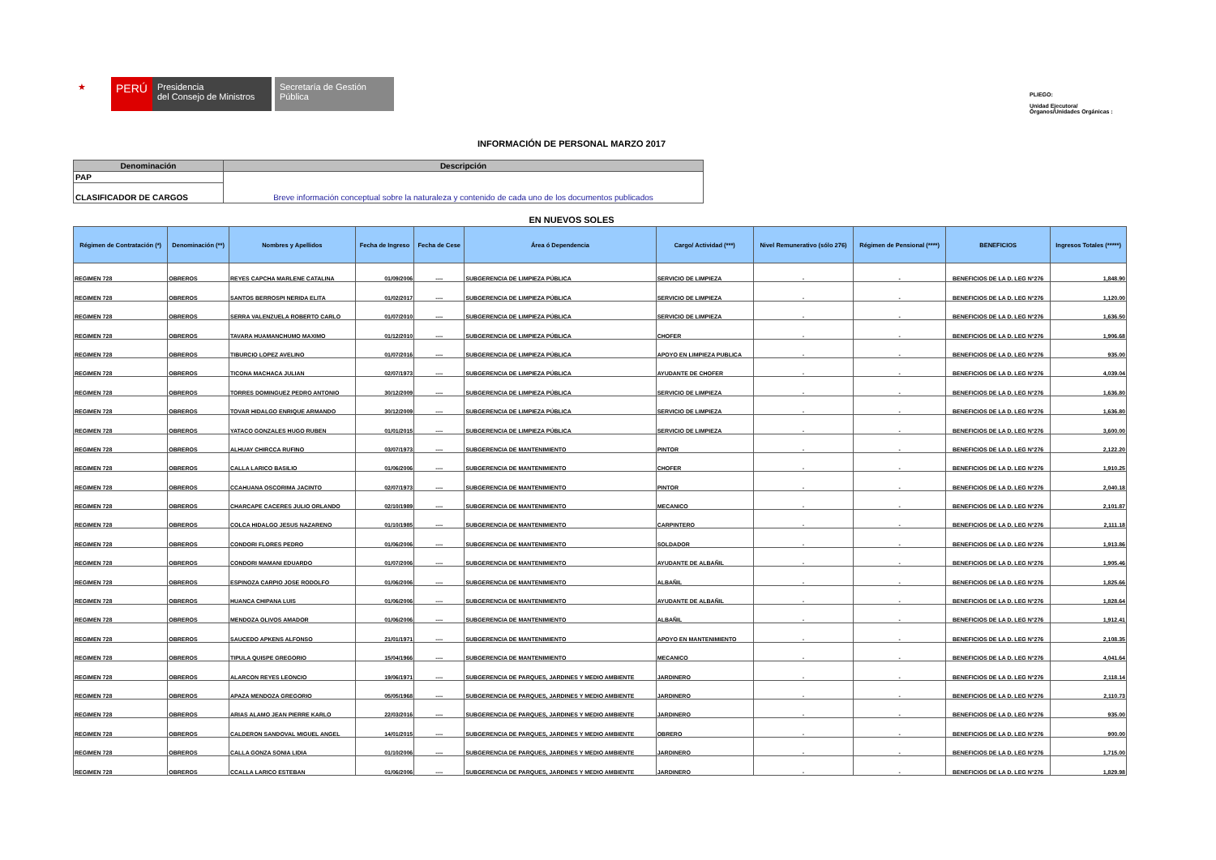★
PERÚ
Presidencia
del Consejo de Ministros
Secretaría de Gestión
Pública
PLIEGO:
Unidad Ejecutora/
Órganos/Unidades Orgánicas :
INFORMACIÓN DE PERSONAL MARZO 2017
| Denominación | Descripción |
| --- | --- |
| PAP | Breve información conceptual sobre la naturaleza y contenido de cada uno de los documentos publicados |
| CLASIFICADOR DE CARGOS | |
EN NUEVOS SOLES
| Régimen de Contratación (*) | Denominación (**) | Nombres y Apellidos | Fecha de Ingreso | Fecha de Cese | Área ó Dependencia | Cargo/ Actividad (***) | Nivel Remunerativo (sólo 276) | Régimen de Pensional (****) | BENEFICIOS | Ingresos Totales (*****) |
| --- | --- | --- | --- | --- | --- | --- | --- | --- | --- | --- |
| REGIMEN 728 | OBREROS | REYES CAPCHA MARLENE CATALINA | 01/09/2006 | ---- | SUBGERENCIA DE LIMPIEZA PÚBLICA | SERVICIO DE LIMPIEZA | - | - | BENEFICIOS DE LA D. LEG N°276 | 1,848.90 |
| REGIMEN 728 | OBREROS | SANTOS BERROSPI NERIDA ELITA | 01/02/2017 | ---- | SUBGERENCIA DE LIMPIEZA PÚBLICA | SERVICIO DE LIMPIEZA | - | - | BENEFICIOS DE LA D. LEG N°276 | 1,120.00 |
| REGIMEN 728 | OBREROS | SERRA VALENZUELA ROBERTO CARLO | 01/07/2010 | ---- | SUBGERENCIA DE LIMPIEZA PÚBLICA | SERVICIO DE LIMPIEZA | - | - | BENEFICIOS DE LA D. LEG N°276 | 1,636.50 |
| REGIMEN 728 | OBREROS | TAVARA HUAMANCHUMO MAXIMO | 01/12/2010 | ---- | SUBGERENCIA DE LIMPIEZA PÚBLICA | CHOFER | - | - | BENEFICIOS DE LA D. LEG N°276 | 1,906.68 |
| REGIMEN 728 | OBREROS | TIBURCIO LOPEZ AVELINO | 01/07/2016 | ---- | SUBGERENCIA DE LIMPIEZA PÚBLICA | APOYO EN LIMPIEZA PUBLICA | - | - | BENEFICIOS DE LA D. LEG N°276 | 935.00 |
| REGIMEN 728 | OBREROS | TICONA MACHACA JULIAN | 02/07/1973 | ---- | SUBGERENCIA DE LIMPIEZA PÚBLICA | AYUDANTE DE CHOFER | - | - | BENEFICIOS DE LA D. LEG N°276 | 4,039.04 |
| REGIMEN 728 | OBREROS | TORRES DOMINGUEZ PEDRO ANTONIO | 30/12/2009 | ---- | SUBGERENCIA DE LIMPIEZA PÚBLICA | SERVICIO DE LIMPIEZA | - | - | BENEFICIOS DE LA D. LEG N°276 | 1,636.80 |
| REGIMEN 728 | OBREROS | TOVAR HIDALGO ENRIQUE ARMANDO | 30/12/2009 | ---- | SUBGERENCIA DE LIMPIEZA PÚBLICA | SERVICIO DE LIMPIEZA | - | - | BENEFICIOS DE LA D. LEG N°276 | 1,636.80 |
| REGIMEN 728 | OBREROS | YATACO GONZALES HUGO RUBEN | 01/01/2015 | ---- | SUBGERENCIA DE LIMPIEZA PÚBLICA | SERVICIO DE LIMPIEZA | - | - | BENEFICIOS DE LA D. LEG N°276 | 3,600.00 |
| REGIMEN 728 | OBREROS | ALHUAY CHIRCCA RUFINO | 03/07/1973 | ---- | SUBGERENCIA DE MANTENIMIENTO | PINTOR | - | - | BENEFICIOS DE LA D. LEG N°276 | 2,122.20 |
| REGIMEN 728 | OBREROS | CALLA LARICO BASILIO | 01/06/2006 | ---- | SUBGERENCIA DE MANTENIMIENTO | CHOFER | - | - | BENEFICIOS DE LA D. LEG N°276 | 1,910.25 |
| REGIMEN 728 | OBREROS | CCAHUANA OSCORIMA JACINTO | 02/07/1973 | ---- | SUBGERENCIA DE MANTENIMIENTO | PINTOR | - | - | BENEFICIOS DE LA D. LEG N°276 | 2,040.18 |
| REGIMEN 728 | OBREROS | CHARCAPE CACERES JULIO ORLANDO | 02/10/1989 | ---- | SUBGERENCIA DE MANTENIMIENTO | MECANICO | - | - | BENEFICIOS DE LA D. LEG N°276 | 2,101.87 |
| REGIMEN 728 | OBREROS | COLCA HIDALGO JESUS NAZARENO | 01/10/1985 | ---- | SUBGERENCIA DE MANTENIMIENTO | CARPINTERO | - | - | BENEFICIOS DE LA D. LEG N°276 | 2,111.18 |
| REGIMEN 728 | OBREROS | CONDORI FLORES PEDRO | 01/06/2006 | ---- | SUBGERENCIA DE MANTENIMIENTO | SOLDADOR | - | - | BENEFICIOS DE LA D. LEG N°276 | 1,913.86 |
| REGIMEN 728 | OBREROS | CONDORI MAMANI EDUARDO | 01/07/2006 | ---- | SUBGERENCIA DE MANTENIMIENTO | AYUDANTE DE ALBAÑIL | - | - | BENEFICIOS DE LA D. LEG N°276 | 1,905.46 |
| REGIMEN 728 | OBREROS | ESPINOZA CARPIO JOSE RODOLFO | 01/06/2006 | ---- | SUBGERENCIA DE MANTENIMIENTO | ALBAÑIL | - | - | BENEFICIOS DE LA D. LEG N°276 | 1,825.66 |
| REGIMEN 728 | OBREROS | HUANCA CHIPANA LUIS | 01/06/2006 | ---- | SUBGERENCIA DE MANTENIMIENTO | AYUDANTE DE ALBAÑIL | - | - | BENEFICIOS DE LA D. LEG N°276 | 1,828.64 |
| REGIMEN 728 | OBREROS | MENDOZA OLIVOS AMADOR | 01/06/2006 | ---- | SUBGERENCIA DE MANTENIMIENTO | ALBAÑIL | - | - | BENEFICIOS DE LA D. LEG N°276 | 1,912.41 |
| REGIMEN 728 | OBREROS | SAUCEDO APKENS ALFONSO | 21/01/1971 | ---- | SUBGERENCIA DE MANTENIMIENTO | APOYO EN MANTENIMIENTO | - | - | BENEFICIOS DE LA D. LEG N°276 | 2,108.35 |
| REGIMEN 728 | OBREROS | TIPULA QUISPE GREGORIO | 15/04/1966 | ---- | SUBGERENCIA DE MANTENIMIENTO | MECANICO | - | - | BENEFICIOS DE LA D. LEG N°276 | 4,041.64 |
| REGIMEN 728 | OBREROS | ALARCON REYES LEONCIO | 19/06/1971 | ---- | SUBGERENCIA DE PARQUES, JARDINES Y MEDIO AMBIENTE | JARDINERO | - | - | BENEFICIOS DE LA D. LEG N°276 | 2,118.14 |
| REGIMEN 728 | OBREROS | APAZA MENDOZA GREGORIO | 05/05/1968 | ---- | SUBGERENCIA DE PARQUES, JARDINES Y MEDIO AMBIENTE | JARDINERO | - | - | BENEFICIOS DE LA D. LEG N°276 | 2,110.73 |
| REGIMEN 728 | OBREROS | ARIAS ALAMO JEAN PIERRE KARLO | 22/03/2016 | ---- | SUBGERENCIA DE PARQUES, JARDINES Y MEDIO AMBIENTE | JARDINERO | - | - | BENEFICIOS DE LA D. LEG N°276 | 935.00 |
| REGIMEN 728 | OBREROS | CALDERON SANDOVAL MIGUEL ANGEL | 14/01/2015 | ---- | SUBGERENCIA DE PARQUES, JARDINES Y MEDIO AMBIENTE | OBRERO | - | - | BENEFICIOS DE LA D. LEG N°276 | 900.00 |
| REGIMEN 728 | OBREROS | CALLA GONZA SONIA LIDIA | 01/10/2006 | ---- | SUBGERENCIA DE PARQUES, JARDINES Y MEDIO AMBIENTE | JARDINERO | - | - | BENEFICIOS DE LA D. LEG N°276 | 1,715.00 |
| REGIMEN 728 | OBREROS | CCALLA LARICO ESTEBAN | 01/06/2006 | ---- | SUBGERENCIA DE PARQUES, JARDINES Y MEDIO AMBIENTE | JARDINERO | - | - | BENEFICIOS DE LA D. LEG N°276 | 1,829.98 |